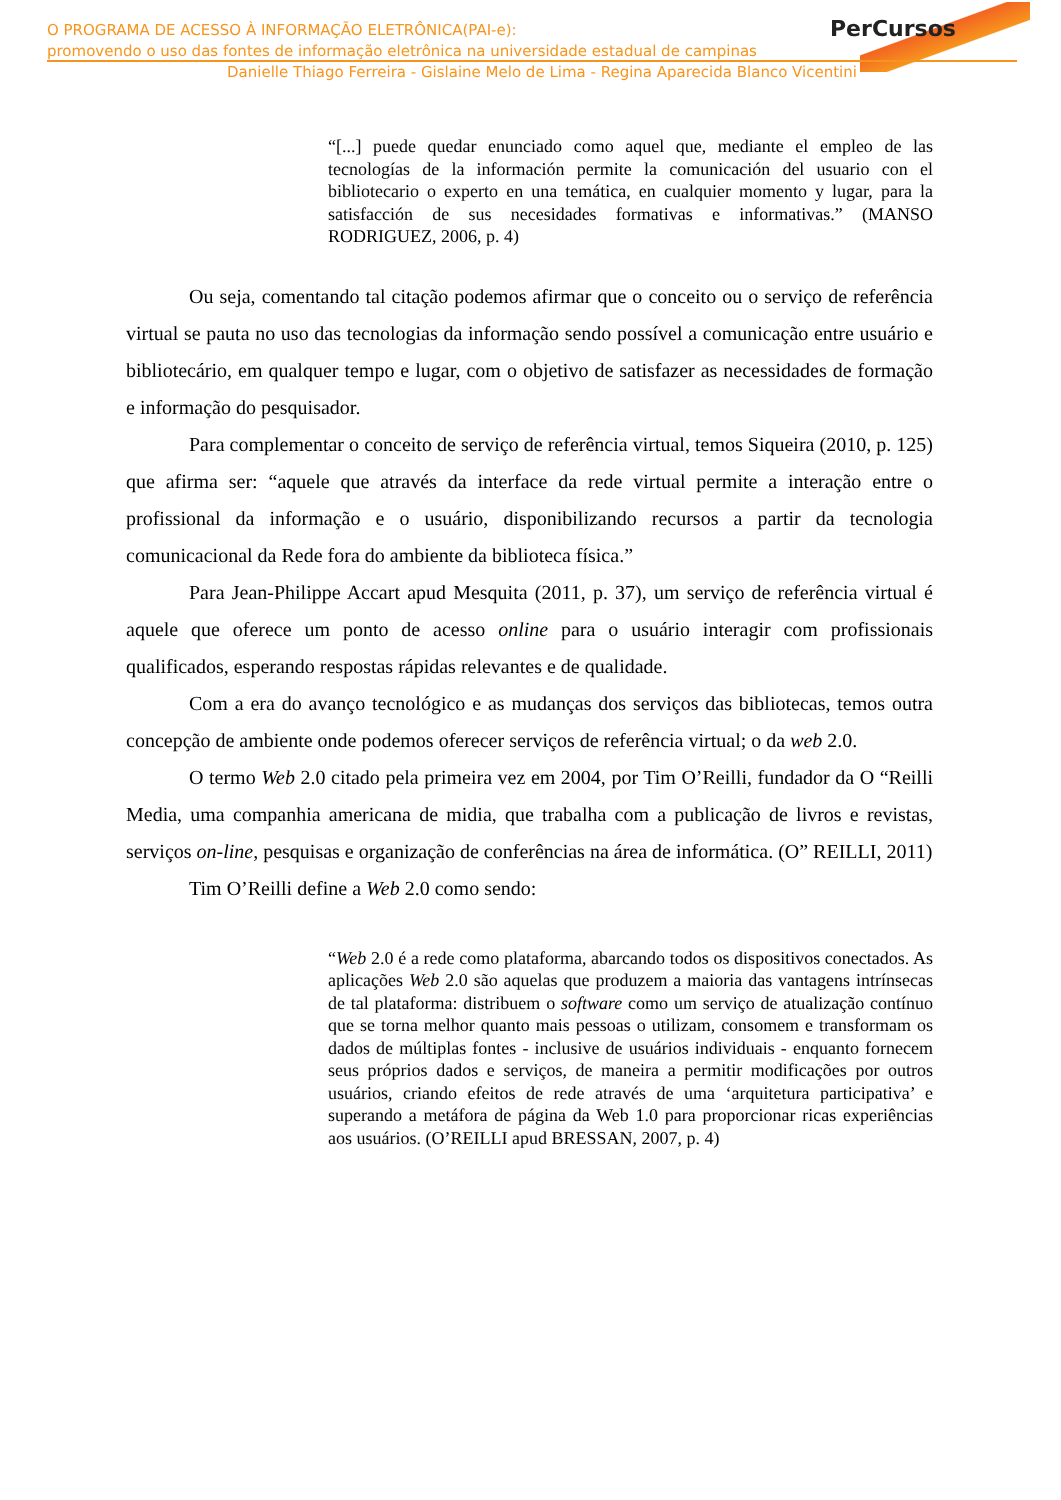PerCursos
O PROGRAMA DE ACESSO À INFORMAÇÃO ELETRÔNICA(PAI-e):
promovendo o uso das fontes de informação eletrônica na universidade estadual de campinas
Danielle Thiago Ferreira - Gislaine Melo de Lima - Regina Aparecida Blanco Vicentini
“[...] puede quedar enunciado como aquel que, mediante el empleo de las tecnologías de la información permite la comunicación del usuario con el bibliotecario o experto en una temática, en cualquier momento y lugar, para la satisfacción de sus necesidades formativas e informativas.” (MANSO RODRIGUEZ, 2006, p. 4)
Ou seja, comentando tal citação podemos afirmar que o conceito ou o serviço de referência virtual se pauta no uso das tecnologias da informação sendo possível a comunicação entre usuário e bibliotecário, em qualquer tempo e lugar, com o objetivo de satisfazer as necessidades de formação e informação do pesquisador.
Para complementar o conceito de serviço de referência virtual, temos Siqueira (2010, p. 125) que afirma ser: “aquele que através da interface da rede virtual permite a interação entre o profissional da informação e o usuário, disponibilizando recursos a partir da tecnologia comunicacional da Rede fora do ambiente da biblioteca física.”
Para Jean-Philippe Accart apud Mesquita (2011, p. 37), um serviço de referência virtual é aquele que oferece um ponto de acesso online para o usuário interagir com profissionais qualificados, esperando respostas rápidas relevantes e de qualidade.
Com a era do avanço tecnológico e as mudanças dos serviços das bibliotecas, temos outra concepção de ambiente onde podemos oferecer serviços de referência virtual; o da web 2.0.
O termo Web 2.0 citado pela primeira vez em 2004, por Tim O’Reilli, fundador da O “Reilli Media, uma companhia americana de midia, que trabalha com a publicação de livros e revistas, serviços on-line, pesquisas e organização de conferências na área de informática. (O” REILLI, 2011)
Tim O’Reilli define a Web 2.0 como sendo:
“Web 2.0 é a rede como plataforma, abarcando todos os dispositivos conectados. As aplicações Web 2.0 são aquelas que produzem a maioria das vantagens intrínsecas de tal plataforma: distribuem o software como um serviço de atualização contínuo que se torna melhor quanto mais pessoas o utilizam, consomem e transformam os dados de múltiplas fontes - inclusive de usuários individuais - enquanto fornecem seus próprios dados e serviços, de maneira a permitir modificações por outros usuários, criando efeitos de rede através de uma ‘arquitetura participativa’ e superando a metáfora de página da Web 1.0 para proporcionar ricas experiências aos usuários. (O’REILLI apud BRESSAN, 2007, p. 4)